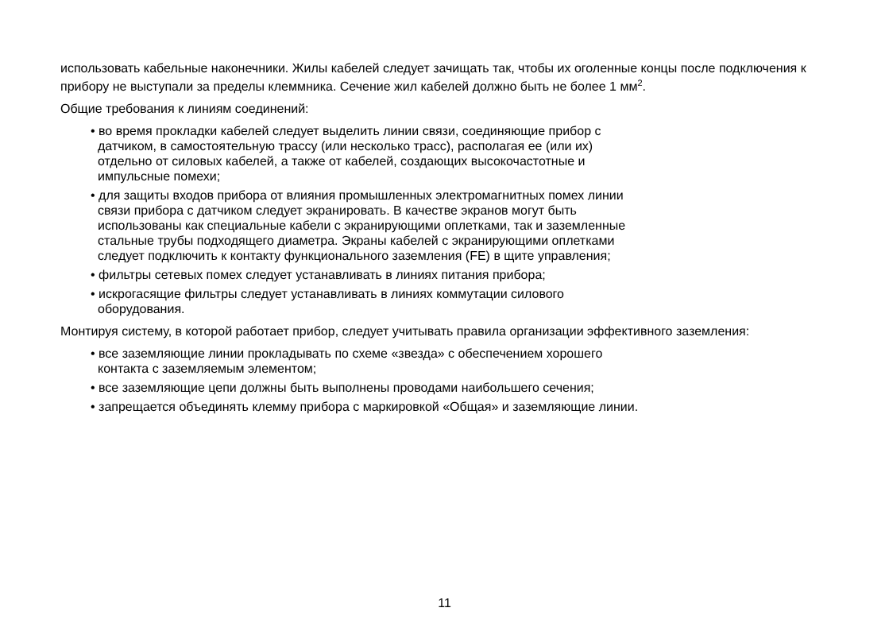использовать кабельные наконечники. Жилы кабелей следует зачищать так, чтобы их оголенные концы после подключения к прибору не выступали за пределы клеммника. Сечение жил кабелей должно быть не более 1 мм<sup>2</sup>.
Общие требования к линиям соединений:
• во время прокладки кабелей следует выделить линии связи, соединяющие прибор с
датчиком, в самостоятельную трассу (или несколько трасс), располагая ее (или их)
отдельно от силовых кабелей, а также от кабелей, создающих высокочастотные и
импульсные помехи;
• для защиты входов прибора от влияния промышленных электромагнитных помех линии
связи прибора с датчиком следует экранировать. В качестве экранов могут быть
использованы как специальные кабели с экранирующими оплетками, так и заземленные
стальные трубы подходящего диаметра. Экраны кабелей с экранирующими оплетками
следует подключить к контакту функционального заземления (FE) в щите управления;
• фильтры сетевых помех следует устанавливать в линиях питания прибора;
• искрогасящие фильтры следует устанавливать в линиях коммутации силового
оборудования.
Монтируя систему, в которой работает прибор, следует учитывать правила организации эффективного заземления:
• все заземляющие линии прокладывать по схеме «звезда» с обеспечением хорошего
контакта с заземляемым элементом;
• все заземляющие цепи должны быть выполнены проводами наибольшего сечения;
• запрещается объединять клемму прибора с маркировкой «Общая» и заземляющие линии.
11